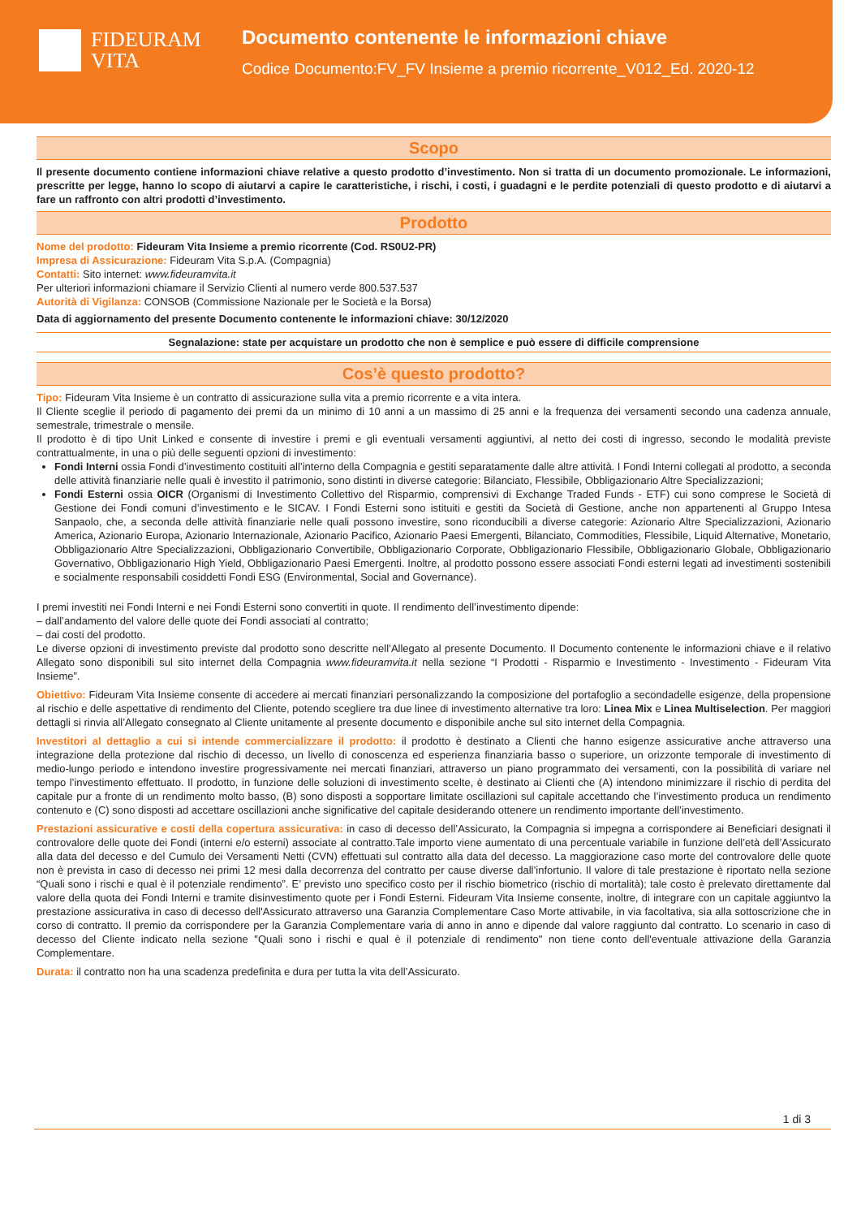FIDEURAM
VITA
Documento contenente le informazioni chiave
Codice Documento:FV_FV Insieme a premio ricorrente_V012_Ed. 2020-12
Scopo
Il presente documento contiene informazioni chiave relative a questo prodotto d’investimento. Non si tratta di un documento promozionale. Le informazioni, prescritte per legge, hanno lo scopo di aiutarvi a capire le caratteristiche, i rischi, i costi, i guadagni e le perdite potenziali di questo prodotto e di aiutarvi a fare un raffronto con altri prodotti d’investimento.
Prodotto
Nome del prodotto: Fideuram Vita Insieme a premio ricorrente (Cod. RS0U2-PR)
Impresa di Assicurazione: Fideuram Vita S.p.A. (Compagnia)
Contatti: Sito internet: www.fideuramvita.it
Per ulteriori informazioni chiamare il Servizio Clienti al numero verde 800.537.537
Autorità di Vigilanza: CONSOB (Commissione Nazionale per le Società e la Borsa)
Data di aggiornamento del presente Documento contenente le informazioni chiave: 30/12/2020
Segnalazione: state per acquistare un prodotto che non è semplice e può essere di difficile comprensione
Cos’è questo prodotto?
Tipo: Fideuram Vita Insieme è un contratto di assicurazione sulla vita a premio ricorrente e a vita intera.
Il Cliente sceglie il periodo di pagamento dei premi da un minimo di 10 anni a un massimo di 25 anni e la frequenza dei versamenti secondo una cadenza annuale, semestrale, trimestrale o mensile.
Il prodotto è di tipo Unit Linked e consente di investire i premi e gli eventuali versamenti aggiuntivi, al netto dei costi di ingresso, secondo le modalità previste contrattualmente, in una o più delle seguenti opzioni di investimento:
Fondi Interni ossia Fondi d’investimento costituiti all’interno della Compagnia e gestiti separatamente dalle altre attività. I Fondi Interni collegati al prodotto, a seconda delle attività finanziarie nelle quali è investito il patrimonio, sono distinti in diverse categorie: Bilanciato, Flessibile, Obbligazionario Altre Specializzazioni;
Fondi Esterni ossia OICR (Organismi di Investimento Collettivo del Risparmio, comprensivi di Exchange Traded Funds - ETF) cui sono comprese le Società di Gestione dei Fondi comuni d’investimento e le SICAV. I Fondi Esterni sono istituiti e gestiti da Società di Gestione, anche non appartenenti al Gruppo Intesa Sanpaolo, che, a seconda delle attività finanziarie nelle quali possono investire, sono riconducibili a diverse categorie: Azionario Altre Specializzazioni, Azionario America, Azionario Europa, Azionario Internazionale, Azionario Pacifico, Azionario Paesi Emergenti, Bilanciato, Commodities, Flessibile, Liquid Alternative, Monetario, Obbligazionario Altre Specializzazioni, Obbligazionario Convertibile, Obbligazionario Corporate, Obbligazionario Flessibile, Obbligazionario Globale, Obbligazionario Governativo, Obbligazionario High Yield, Obbligazionario Paesi Emergenti. Inoltre, al prodotto possono essere associati Fondi esterni legati ad investimenti sostenibili e socialmente responsabili cosiddetti Fondi ESG (Environmental, Social and Governance).
I premi investiti nei Fondi Interni e nei Fondi Esterni sono convertiti in quote. Il rendimento dell’investimento dipende:
– dall’andamento del valore delle quote dei Fondi associati al contratto;
– dai costi del prodotto.
Le diverse opzioni di investimento previste dal prodotto sono descritte nell’Allegato al presente Documento. Il Documento contenente le informazioni chiave e il relativo Allegato sono disponibili sul sito internet della Compagnia www.fideuramvita.it nella sezione “I Prodotti - Risparmio e Investimento - Investimento - Fideuram Vita Insieme”.
Obiettivo: Fideuram Vita Insieme consente di accedere ai mercati finanziari personalizzando la composizione del portafoglio a secondadelle esigenze, della propensione al rischio e delle aspettative di rendimento del Cliente, potendo scegliere tra due linee di investimento alternative tra loro: Linea Mix e Linea Multiselection. Per maggiori dettagli si rinvia all’Allegato consegnato al Cliente unitamente al presente documento e disponibile anche sul sito internet della Compagnia.
Investitori al dettaglio a cui si intende commercializzare il prodotto: il prodotto è destinato a Clienti che hanno esigenze assicurative anche attraverso una integrazione della protezione dal rischio di decesso, un livello di conoscenza ed esperienza finanziaria basso o superiore, un orizzonte temporale di investimento di medio-lungo periodo e intendono investire progressivamente nei mercati finanziari, attraverso un piano programmato dei versamenti, con la possibilità di variare nel tempo l’investimento effettuato. Il prodotto, in funzione delle soluzioni di investimento scelte, è destinato ai Clienti che (A) intendono minimizzare il rischio di perdita del capitale pur a fronte di un rendimento molto basso, (B) sono disposti a sopportare limitate oscillazioni sul capitale accettando che l’investimento produca un rendimento contenuto e (C) sono disposti ad accettare oscillazioni anche significative del capitale desiderando ottenere un rendimento importante dell’investimento.
Prestazioni assicurative e costi della copertura assicurativa: in caso di decesso dell’Assicurato, la Compagnia si impegna a corrispondere ai Beneficiari designati il controvalore delle quote dei Fondi (interni e/o esterni) associate al contratto.Tale importo viene aumentato di una percentuale variabile in funzione dell’età dell’Assicurato alla data del decesso e del Cumulo dei Versamenti Netti (CVN) effettuati sul contratto alla data del decesso. La maggiorazione caso morte del controvalore delle quote non è prevista in caso di decesso nei primi 12 mesi dalla decorrenza del contratto per cause diverse dall’infortunio. Il valore di tale prestazione è riportato nella sezione “Quali sono i rischi e qual è il potenziale rendimento”. E’ previsto uno specifico costo per il rischio biometrico (rischio di mortalità); tale costo è prelevato direttamente dal valore della quota dei Fondi Interni e tramite disinvestimento quote per i Fondi Esterni. Fideuram Vita Insieme consente, inoltre, di integrare con un capitale aggiuntvo la prestazione assicurativa in caso di decesso dell'Assicurato attraverso una Garanzia Complementare Caso Morte attivabile, in via facoltativa, sia alla sottoscrizione che in corso di contratto. Il premio da corrispondere per la Garanzia Complementare varia di anno in anno e dipende dal valore raggiunto dal contratto. Lo scenario in caso di decesso del Cliente indicato nella sezione "Quali sono i rischi e qual è il potenziale di rendimento" non tiene conto dell'eventuale attivazione della Garanzia Complementare.
Durata: il contratto non ha una scadenza predefinita e dura per tutta la vita dell’Assicurato.
1 di 3